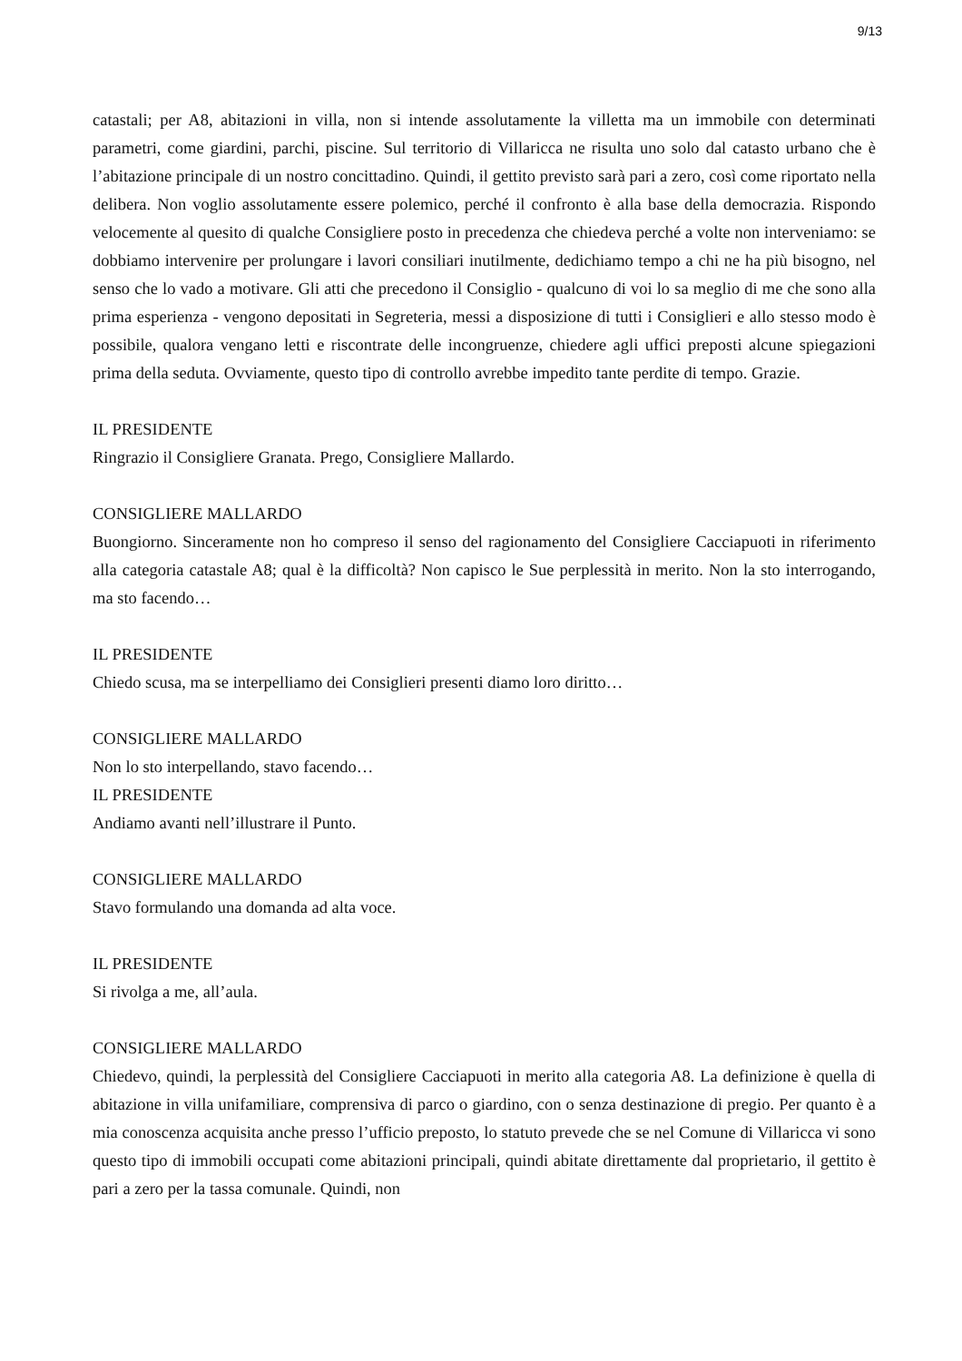9/13
catastali; per A8, abitazioni in villa, non si intende assolutamente la villetta ma un immobile con determinati parametri, come giardini, parchi, piscine. Sul territorio di Villaricca ne risulta uno solo dal catasto urbano che è l’abitazione principale di un nostro concittadino. Quindi, il gettito previsto sarà pari a zero, così come riportato nella delibera. Non voglio assolutamente essere polemico, perché il confronto è alla base della democrazia. Rispondo velocemente al quesito di qualche Consigliere posto in precedenza che chiedeva perché a volte non interveniamo: se dobbiamo intervenire per prolungare i lavori consiliari inutilmente, dedichiamo tempo a chi ne ha più bisogno, nel senso che lo vado a motivare. Gli atti che precedono il Consiglio - qualcuno di voi lo sa meglio di me che sono alla prima esperienza - vengono depositati in Segreteria, messi a disposizione di tutti i Consiglieri e allo stesso modo è possibile, qualora vengano letti e riscontrate delle incongruenze, chiedere agli uffici preposti alcune spiegazioni prima della seduta. Ovviamente, questo tipo di controllo avrebbe impedito tante perdite di tempo. Grazie.
IL PRESIDENTE
Ringrazio il Consigliere Granata. Prego, Consigliere Mallardo.
CONSIGLIERE MALLARDO
Buongiorno. Sinceramente non ho compreso il senso del ragionamento del Consigliere Cacciapuoti in riferimento alla categoria catastale A8; qual è la difficoltà? Non capisco le Sue perplessità in merito. Non la sto interrogando, ma sto facendo…
IL PRESIDENTE
Chiedo scusa, ma se interpelliamo dei Consiglieri presenti diamo loro diritto…
CONSIGLIERE MALLARDO
Non lo sto interpellando, stavo facendo…
IL PRESIDENTE
Andiamo avanti nell’illustrare il Punto.
CONSIGLIERE MALLARDO
Stavo formulando una domanda ad alta voce.
IL PRESIDENTE
Si rivolga a me, all’aula.
CONSIGLIERE MALLARDO
Chiedevo, quindi, la perplessità del Consigliere Cacciapuoti in merito alla categoria A8. La definizione è quella di abitazione in villa unifamiliare, comprensiva di parco o giardino, con o senza destinazione di pregio. Per quanto è a mia conoscenza acquisita anche presso l’ufficio preposto, lo statuto prevede che se nel Comune di Villaricca vi sono questo tipo di immobili occupati come abitazioni principali, quindi abitate direttamente dal proprietario, il gettito è pari a zero per la tassa comunale. Quindi, non